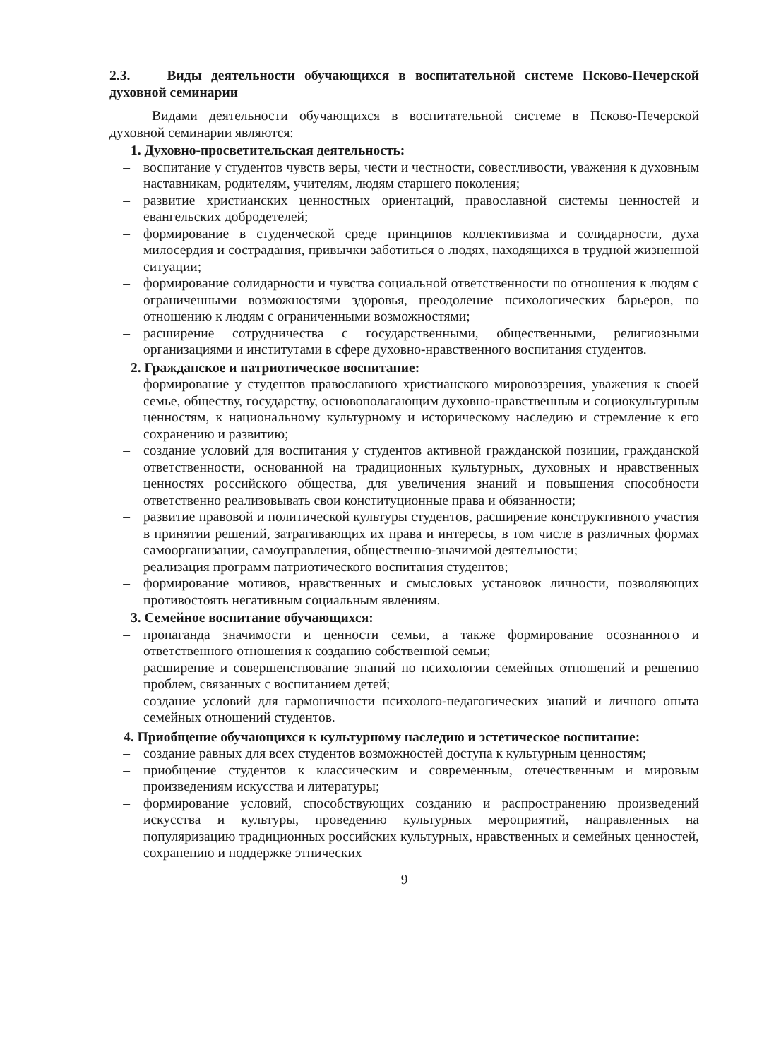2.3. Виды деятельности обучающихся в воспитательной системе Псково-Печерской духовной семинарии
Видами деятельности обучающихся в воспитательной системе в Псково-Печерской духовной семинарии являются:
1. Духовно-просветительская деятельность:
– воспитание у студентов чувств веры, чести и честности, совестливости, уважения к духовным наставникам, родителям, учителям, людям старшего поколения;
– развитие христианских ценностных ориентаций, православной системы ценностей и евангельских добродетелей;
– формирование в студенческой среде принципов коллективизма и солидарности, духа милосердия и сострадания, привычки заботиться о людях, находящихся в трудной жизненной ситуации;
– формирование солидарности и чувства социальной ответственности по отношения к людям с ограниченными возможностями здоровья, преодоление психологических барьеров, по отношению к людям с ограниченными возможностями;
– расширение сотрудничества с государственными, общественными, религиозными организациями и институтами в сфере духовно-нравственного воспитания студентов.
2. Гражданское и патриотическое воспитание:
– формирование у студентов православного христианского мировоззрения, уважения к своей семье, обществу, государству, основополагающим духовно-нравственным и социокультурным ценностям, к национальному культурному и историческому наследию и стремление к его сохранению и развитию;
– создание условий для воспитания у студентов активной гражданской позиции, гражданской ответственности, основанной на традиционных культурных, духовных и нравственных ценностях российского общества, для увеличения знаний и повышения способности ответственно реализовывать свои конституционные права и обязанности;
– развитие правовой и политической культуры студентов, расширение конструктивного участия в принятии решений, затрагивающих их права и интересы, в том числе в различных формах самоорганизации, самоуправления, общественно-значимой деятельности;
– реализация программ патриотического воспитания студентов;
– формирование мотивов, нравственных и смысловых установок личности, позволяющих противостоять негативным социальным явлениям.
3. Семейное воспитание обучающихся:
– пропаганда значимости и ценности семьи, а также формирование осознанного и ответственного отношения к созданию собственной семьи;
– расширение и совершенствование знаний по психологии семейных отношений и решению проблем, связанных с воспитанием детей;
– создание условий для гармоничности психолого-педагогических знаний и личного опыта семейных отношений студентов.
4. Приобщение обучающихся к культурному наследию и эстетическое воспитание:
– создание равных для всех студентов возможностей доступа к культурным ценностям;
– приобщение студентов к классическим и современным, отечественным и мировым произведениям искусства и литературы;
– формирование условий, способствующих созданию и распространению произведений искусства и культуры, проведению культурных мероприятий, направленных на популяризацию традиционных российских культурных, нравственных и семейных ценностей, сохранению и поддержке этнических
9